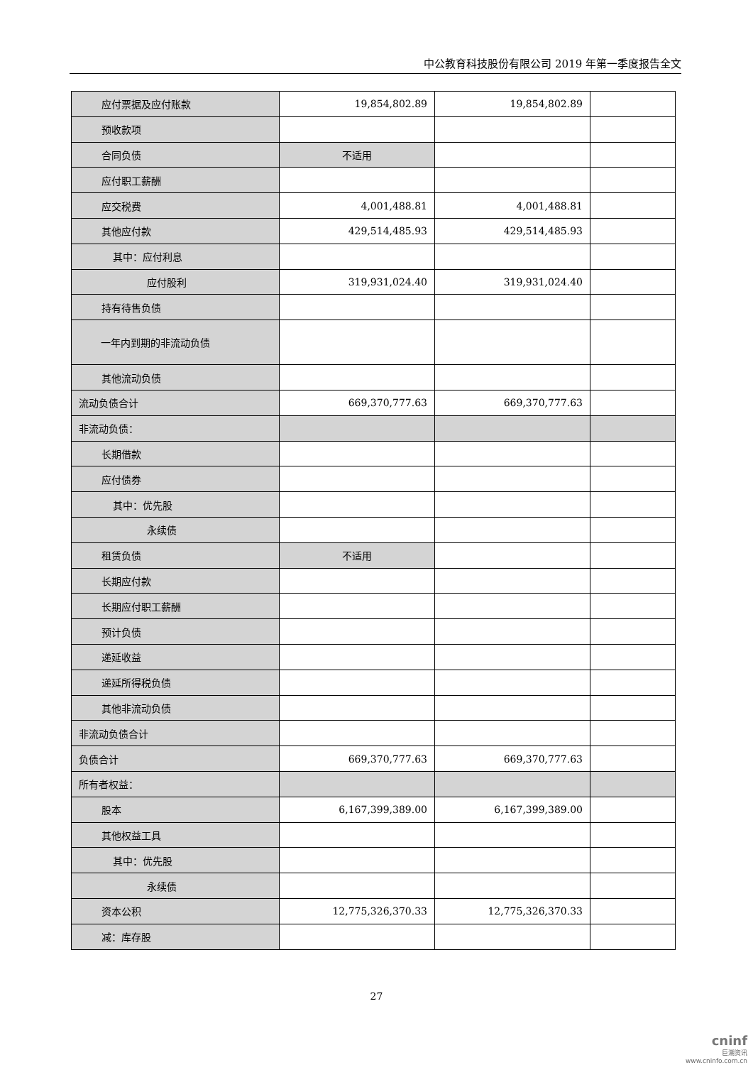中公教育科技股份有限公司 2019 年第一季度报告全文
| 应付票据及应付账款 | 19,854,802.89 | 19,854,802.89 | |
| 预收款项 | | | |
| 合同负债 | 不适用 | | |
| 应付职工薪酬 | | | |
| 应交税费 | 4,001,488.81 | 4,001,488.81 | |
| 其他应付款 | 429,514,485.93 | 429,514,485.93 | |
| 其中：应付利息 | | | |
| 应付股利 | 319,931,024.40 | 319,931,024.40 | |
| 持有待售负债 | | | |
| 一年内到期的非流动负债 | | | |
| 其他流动负债 | | | |
| 流动负债合计 | 669,370,777.63 | 669,370,777.63 | |
| 非流动负债： | | | |
| 长期借款 | | | |
| 应付债券 | | | |
| 其中：优先股 | | | |
| 永续债 | | | |
| 租赁负债 | 不适用 | | |
| 长期应付款 | | | |
| 长期应付职工薪酬 | | | |
| 预计负债 | | | |
| 递延收益 | | | |
| 递延所得税负债 | | | |
| 其他非流动负债 | | | |
| 非流动负债合计 | | | |
| 负债合计 | 669,370,777.63 | 669,370,777.63 | |
| 所有者权益： | | | |
| 股本 | 6,167,399,389.00 | 6,167,399,389.00 | |
| 其他权益工具 | | | |
| 其中：优先股 | | | |
| 永续债 | | | |
| 资本公积 | 12,775,326,370.33 | 12,775,326,370.33 | |
| 减：库存股 | | | |
27
cninf
巨潮资讯
www.cninfo.com.cn